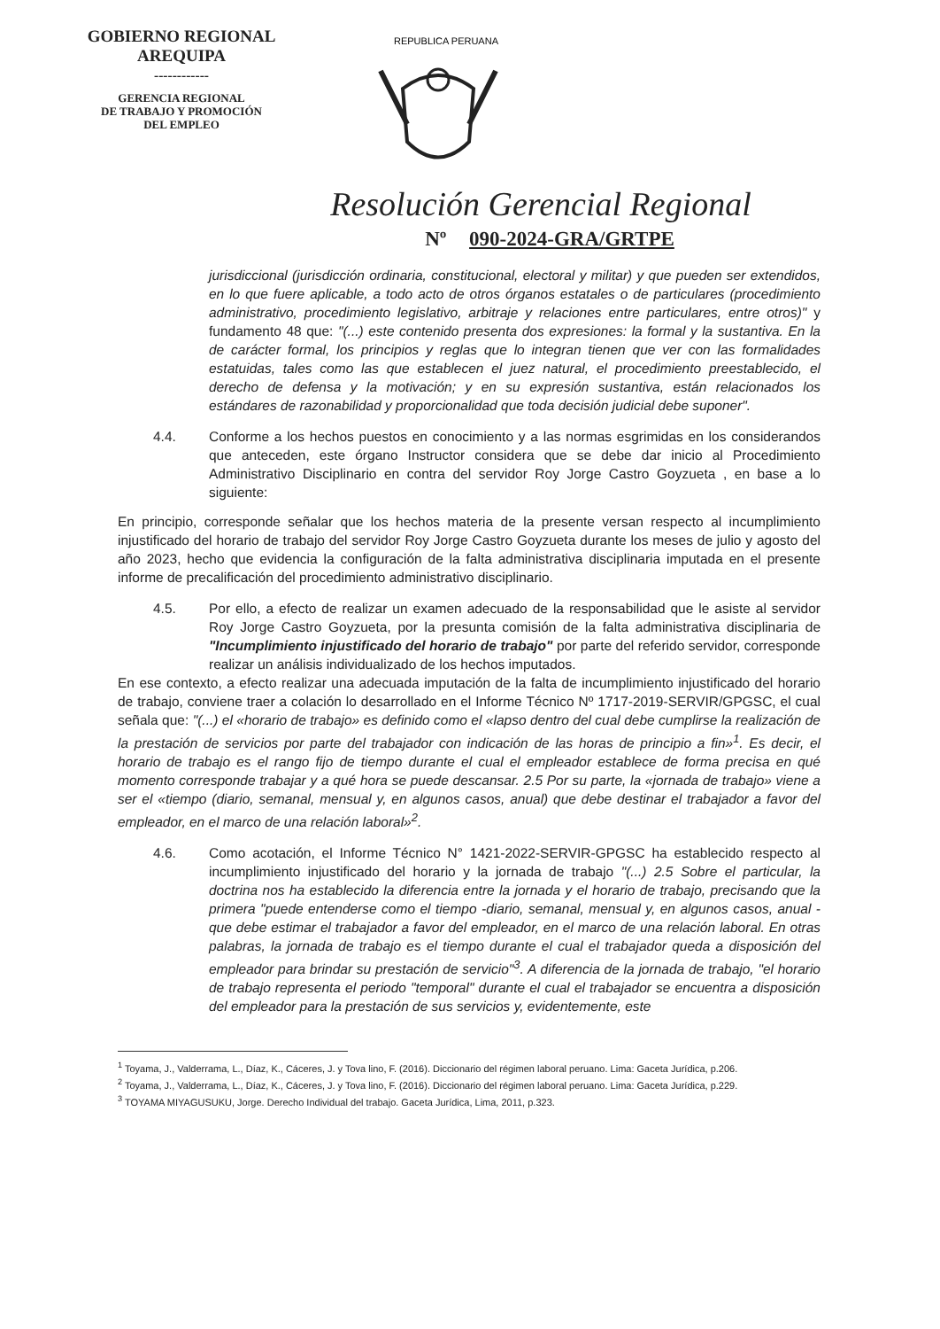GOBIERNO REGIONAL
AREQUIPA
------------
GERENCIA REGIONAL
DE TRABAJO Y PROMOCIÓN
DEL EMPLEO
REPUBLICA PERUANA
Resolución Gerencial Regional
Nº 090-2024-GRA/GRTPE
jurisdiccional (jurisdicción ordinaria, constitucional, electoral y militar) y que pueden ser extendidos, en lo que fuere aplicable, a todo acto de otros órganos estatales o de particulares (procedimiento administrativo, procedimiento legislativo, arbitraje y relaciones entre particulares, entre otros)" y fundamento 48 que: "(...) este contenido presenta dos expresiones: la formal y la sustantiva. En la de carácter formal, los principios y reglas que lo integran tienen que ver con las formalidades estatuidas, tales como las que establecen el juez natural, el procedimiento preestablecido, el derecho de defensa y la motivación; y en su expresión sustantiva, están relacionados los estándares de razonabilidad y proporcionalidad que toda decisión judicial debe suponer".
4.4. Conforme a los hechos puestos en conocimiento y a las normas esgrimidas en los considerandos que anteceden, este órgano Instructor considera que se debe dar inicio al Procedimiento Administrativo Disciplinario en contra del servidor Roy Jorge Castro Goyzueta , en base a lo siguiente:
En principio, corresponde señalar que los hechos materia de la presente versan respecto al incumplimiento injustificado del horario de trabajo del servidor Roy Jorge Castro Goyzueta durante los meses de julio y agosto del año 2023, hecho que evidencia la configuración de la falta administrativa disciplinaria imputada en el presente informe de precalificación del procedimiento administrativo disciplinario.
4.5. Por ello, a efecto de realizar un examen adecuado de la responsabilidad que le asiste al servidor Roy Jorge Castro Goyzueta, por la presunta comisión de la falta administrativa disciplinaria de "Incumplimiento injustificado del horario de trabajo" por parte del referido servidor, corresponde realizar un análisis individualizado de los hechos imputados.
En ese contexto, a efecto realizar una adecuada imputación de la falta de incumplimiento injustificado del horario de trabajo, conviene traer a colación lo desarrollado en el Informe Técnico Nº 1717-2019-SERVIR/GPGSC, el cual señala que: "(...) el «horario de trabajo» es definido como el «lapso dentro del cual debe cumplirse la realización de la prestación de servicios por parte del trabajador con indicación de las horas de principio a fin»<sup>1</sup>. Es decir, el horario de trabajo es el rango fijo de tiempo durante el cual el empleador establece de forma precisa en qué momento corresponde trabajar y a qué hora se puede descansar. 2.5 Por su parte, la «jornada de trabajo» viene a ser el «tiempo (diario, semanal, mensual y, en algunos casos, anual) que debe destinar el trabajador a favor del empleador, en el marco de una relación laboral»<sup>2</sup>.
4.6. Como acotación, el Informe Técnico N° 1421-2022-SERVIR-GPGSC ha establecido respecto al incumplimiento injustificado del horario y la jornada de trabajo "(...) 2.5 Sobre el particular, la doctrina nos ha establecido la diferencia entre la jornada y el horario de trabajo, precisando que la primera "puede entenderse como el tiempo -diario, semanal, mensual y, en algunos casos, anual -que debe estimar el trabajador a favor del empleador, en el marco de una relación laboral. En otras palabras, la jornada de trabajo es el tiempo durante el cual el trabajador queda a disposición del empleador para brindar su prestación de servicio"<sup>3</sup>. A diferencia de la jornada de trabajo, "el horario de trabajo representa el periodo "temporal" durante el cual el trabajador se encuentra a disposición del empleador para la prestación de sus servicios y, evidentemente, este
<sup>1</sup> Toyama, J., Valderrama, L., Díaz, K., Cáceres, J. y Tova lino, F. (2016). Diccionario del régimen laboral peruano. Lima: Gaceta Jurídica, p.206.
<sup>2</sup> Toyama, J., Valderrama, L., Díaz, K., Cáceres, J. y Tova lino, F. (2016). Diccionario del régimen laboral peruano. Lima: Gaceta Jurídica, p.229.
<sup>3</sup> TOYAMA MIYAGUSUKU, Jorge. Derecho Individual del trabajo. Gaceta Jurídica, Lima, 2011, p.323.